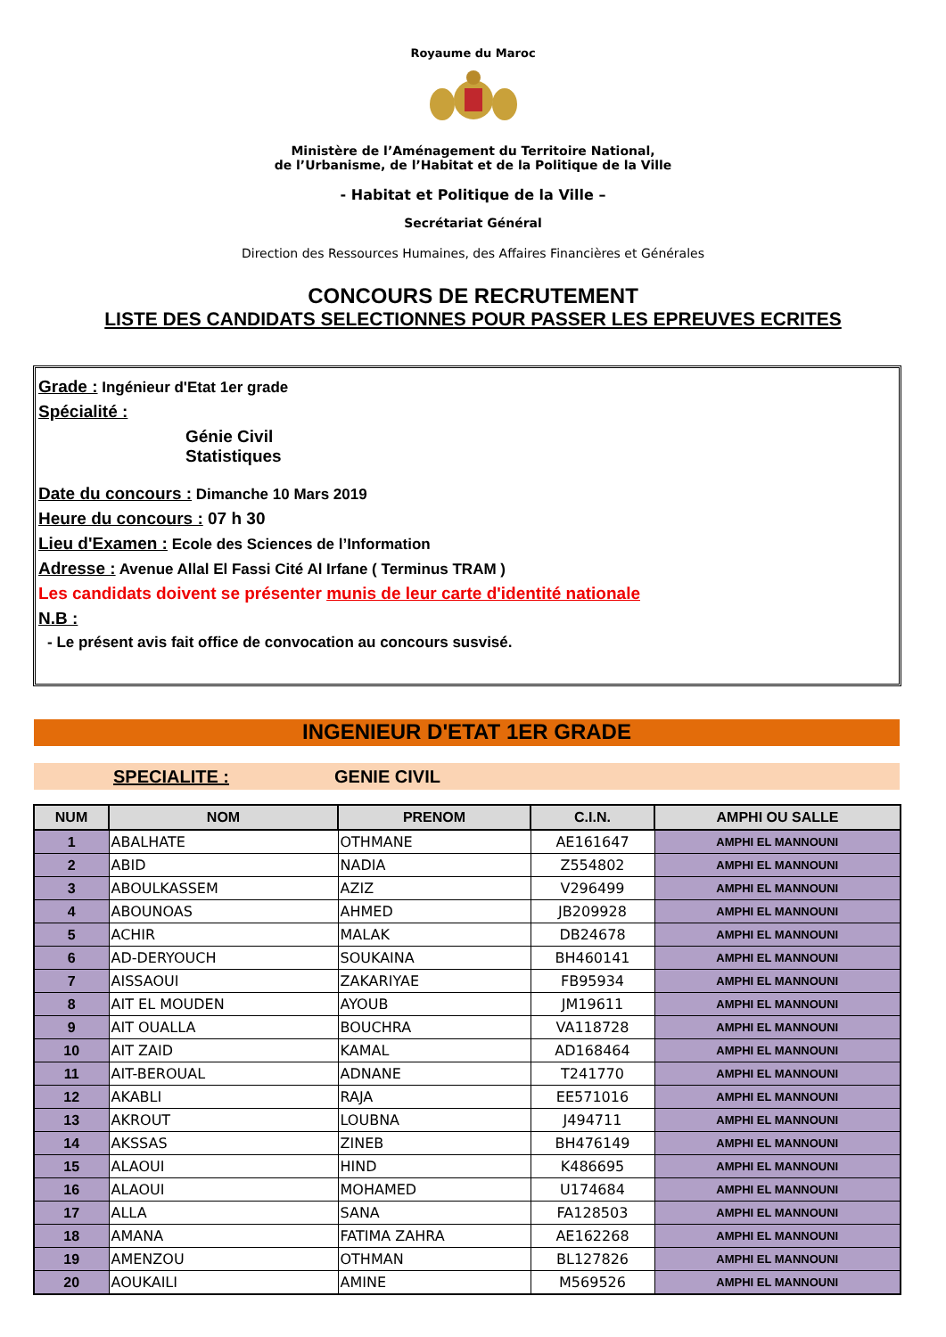Royaume du Maroc
Ministère de l’Aménagement du Territoire National,
de l’Urbanisme, de l’Habitat et de la Politique de la Ville
- Habitat et Politique de la Ville –
Secrétariat Général
Direction des Ressources Humaines, des Affaires Financières et Générales
CONCOURS DE RECRUTEMENT
LISTE DES CANDIDATS SELECTIONNES POUR PASSER LES EPREUVES ECRITES
Grade : Ingénieur d'Etat 1er grade
Spécialité :
Génie Civil
Statistiques
Date du concours : Dimanche 10 Mars 2019
Heure du concours : 07 h 30
Lieu d'Examen : Ecole des Sciences de l’Information
Adresse : Avenue Allal El Fassi Cité Al Irfane ( Terminus TRAM )
Les candidats doivent se présenter munis de leur carte d'identité nationale
N.B :
- Le présent avis fait office de convocation au concours susvisé.
INGENIEUR D'ETAT 1ER GRADE
SPECIALITE : GENIE CIVIL
| NUM | NOM | PRENOM | C.I.N. | AMPHI OU SALLE |
| --- | --- | --- | --- | --- |
| 1 | ABALHATE | OTHMANE | AE161647 | AMPHI EL MANNOUNI |
| 2 | ABID | NADIA | Z554802 | AMPHI EL MANNOUNI |
| 3 | ABOULKASSEM | AZIZ | V296499 | AMPHI EL MANNOUNI |
| 4 | ABOUNOAS | AHMED | JB209928 | AMPHI EL MANNOUNI |
| 5 | ACHIR | MALAK | DB24678 | AMPHI EL MANNOUNI |
| 6 | AD-DERYOUCH | SOUKAINA | BH460141 | AMPHI EL MANNOUNI |
| 7 | AISSAOUI | ZAKARIYAE | FB95934 | AMPHI EL MANNOUNI |
| 8 | AIT EL MOUDEN | AYOUB | JM19611 | AMPHI EL MANNOUNI |
| 9 | AIT OUALLA | BOUCHRA | VA118728 | AMPHI EL MANNOUNI |
| 10 | AIT ZAID | KAMAL | AD168464 | AMPHI EL MANNOUNI |
| 11 | AIT-BEROUAL | ADNANE | T241770 | AMPHI EL MANNOUNI |
| 12 | AKABLI | RAJA | EE571016 | AMPHI EL MANNOUNI |
| 13 | AKROUT | LOUBNA | J494711 | AMPHI EL MANNOUNI |
| 14 | AKSSAS | ZINEB | BH476149 | AMPHI EL MANNOUNI |
| 15 | ALAOUI | HIND | K486695 | AMPHI EL MANNOUNI |
| 16 | ALAOUI | MOHAMED | U174684 | AMPHI EL MANNOUNI |
| 17 | ALLA | SANA | FA128503 | AMPHI EL MANNOUNI |
| 18 | AMANA | FATIMA ZAHRA | AE162268 | AMPHI EL MANNOUNI |
| 19 | AMENZOU | OTHMAN | BL127826 | AMPHI EL MANNOUNI |
| 20 | AOUKAILI | AMINE | M569526 | AMPHI EL MANNOUNI |